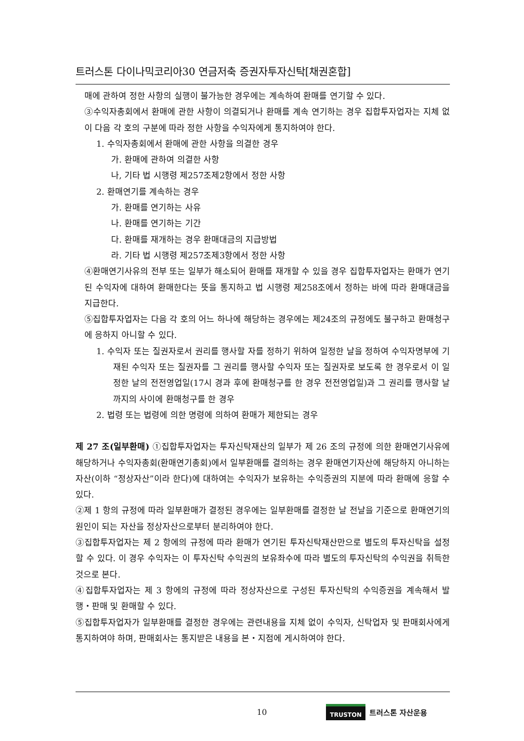트러스톤 다이나믹코리아30 연금저축 증권자투자신탁[채권혼합]
매에 관하여 정한 사항의 실행이 불가능한 경우에는 계속하여 환매를 연기할 수 있다.
③수익자총회에서 환매에 관한 사항이 의결되거나 환매를 계속 연기하는 경우 집합투자업자는 지체 없이 다음 각 호의 구분에 따라 정한 사항을 수익자에게 통지하여야 한다.
1. 수익자총회에서 환매에 관한 사항을 의결한 경우
가. 환매에 관하여 의결한 사항
나, 기타 법 시행령 제257조제2항에서 정한 사항
2. 환매연기를 계속하는 경우
가. 환매를 연기하는 사유
나. 환매를 연기하는 기간
다. 환매를 재개하는 경우 환매대금의 지급방법
라. 기타 법 시행령 제257조제3항에서 정한 사항
④환매연기사유의 전부 또는 일부가 해소되어 환매를 재개할 수 있을 경우 집합투자업자는 환매가 연기된 수익자에 대하여 환매한다는 뜻을 통지하고 법 시행령 제258조에서 정하는 바에 따라 환매대금을 지급한다.
⑤집합투자업자는 다음 각 호의 어느 하나에 해당하는 경우에는 제24조의 규정에도 불구하고 환매청구에 응하지 아니할 수 있다.
1. 수익자 또는 질권자로서 권리를 행사할 자를 정하기 위하여 일정한 날을 정하여 수익자명부에 기재된 수익자 또는 질권자를 그 권리를 행사할 수익자 또는 질권자로 보도록 한 경우로서 이 일정한 날의 전전영업일(17시 경과 후에 환매청구를 한 경우 전전영업일)과 그 권리를 행사할 날까지의 사이에 환매청구를 한 경우
2. 법령 또는 법령에 의한 명령에 의하여 환매가 제한되는 경우
제 27 조(일부환매) ①집합투자업자는 투자신탁재산의 일부가 제 26 조의 규정에 의한 환매연기사유에 해당하거나 수익자총회(환매연기총회)에서 일부환매를 결의하는 경우 환매연기자산에 해당하지 아니하는 자산(이하 “정상자산”이라 한다)에 대하여는 수익자가 보유하는 수익증권의 지분에 따라 환매에 응할 수 있다.
②제 1 항의 규정에 따라 일부환매가 결정된 경우에는 일부환매를 결정한 날 전날을 기준으로 환매연기의 원인이 되는 자산을 정상자산으로부터 분리하여야 한다.
③집합투자업자는 제 2 항에의 규정에 따라 환매가 연기된 투자신탁재산만으로 별도의 투자신탁을 설정할 수 있다. 이 경우 수익자는 이 투자신탁 수익권의 보유좌수에 따라 별도의 투자신탁의 수익권을 취득한 것으로 본다.
④집합투자업자는 제 3 항에의 규정에 따라 정상자산으로 구성된 투자신탁의 수익증권을 계속해서 발행・판매 및 환매할 수 있다.
⑤집합투자업자가 일부환매를 결정한 경우에는 관련내용을 지체 없이 수익자, 신탁업자 및 판매회사에게 통지하여야 하며, 판매회사는 통지받은 내용을 본・지점에 게시하여야 한다.
10 TRUSTON 트러스톤 자산운용